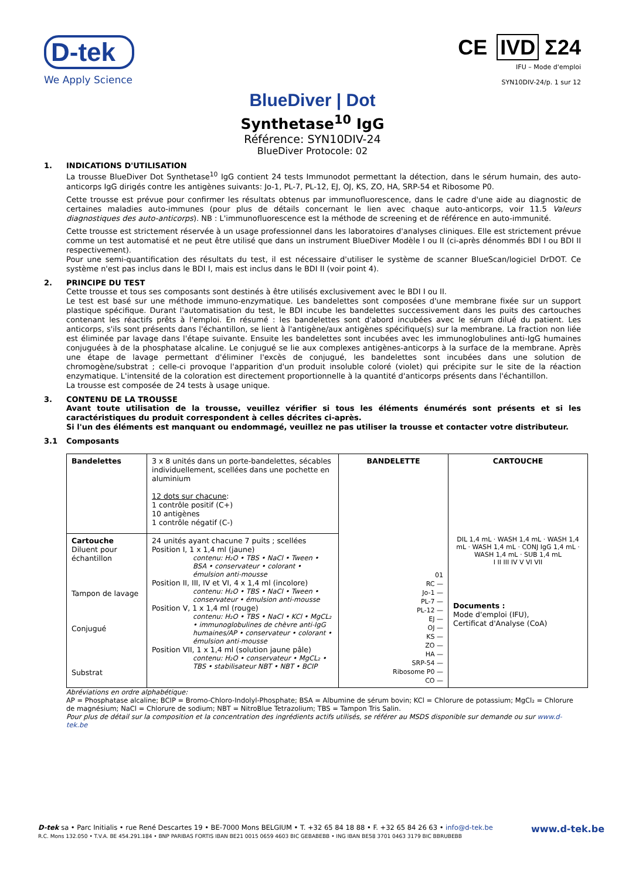D-tek
We Apply Science
CE IVD Σ24
IFU – Mode d'emploi
SYN10DIV-24/p. 1 sur 12
BlueDiver | Dot
Synthetase<sup>10</sup> IgG
Référence: SYN10DIV-24
BlueDiver Protocole: 02
1. INDICATIONS D'UTILISATION
La trousse BlueDiver Dot Synthetase<sup>10</sup> IgG contient 24 tests Immunodot permettant la détection, dans le sérum humain, des auto-anticorps IgG dirigés contre les antigènes suivants: Jo-1, PL-7, PL-12, EJ, OJ, KS, ZO, HA, SRP-54 et Ribosome P0.
Cette trousse est prévue pour confirmer les résultats obtenus par immunofluorescence, dans le cadre d'une aide au diagnostic de certaines maladies auto-immunes (pour plus de détails concernant le lien avec chaque auto-anticorps, voir 11.5 Valeurs diagnostiques des auto-anticorps). NB : L'immunofluorescence est la méthode de screening et de référence en auto-immunité.
Cette trousse est strictement réservée à un usage professionnel dans les laboratoires d'analyses cliniques. Elle est strictement prévue comme un test automatisé et ne peut être utilisé que dans un instrument BlueDiver Modèle I ou II (ci-après dénommés BDI I ou BDI II respectivement).
Pour une semi-quantification des résultats du test, il est nécessaire d'utiliser le système de scanner BlueScan/logiciel DrDOT. Ce système n'est pas inclus dans le BDI I, mais est inclus dans le BDI II (voir point 4).
2. PRINCIPE DU TEST
Cette trousse et tous ses composants sont destinés à être utilisés exclusivement avec le BDI I ou II.
Le test est basé sur une méthode immuno-enzymatique. Les bandelettes sont composées d'une membrane fixée sur un support plastique spécifique. Durant l'automatisation du test, le BDI incube les bandelettes successivement dans les puits des cartouches contenant les réactifs prêts à l'emploi. En résumé : les bandelettes sont d'abord incubées avec le sérum dilué du patient. Les anticorps, s'ils sont présents dans l'échantillon, se lient à l'antigène/aux antigènes spécifique(s) sur la membrane. La fraction non liée est éliminée par lavage dans l'étape suivante. Ensuite les bandelettes sont incubées avec les immunoglobulines anti-IgG humaines conjuguées à de la phosphatase alcaline. Le conjugué se lie aux complexes antigènes-anticorps à la surface de la membrane. Après une étape de lavage permettant d'éliminer l'excès de conjugué, les bandelettes sont incubées dans une solution de chromogène/substrat ; celle-ci provoque l'apparition d'un produit insoluble coloré (violet) qui précipite sur le site de la réaction enzymatique. L'intensité de la coloration est directement proportionnelle à la quantité d'anticorps présents dans l'échantillon.
La trousse est composée de 24 tests à usage unique.
3. CONTENU DE LA TROUSSE
Avant toute utilisation de la trousse, veuillez vérifier si tous les éléments énumérés sont présents et si les caractéristiques du produit correspondent à celles décrites ci-après.
Si l'un des éléments est manquant ou endommagé, veuillez ne pas utiliser la trousse et contacter votre distributeur.
3.1 Composants
| Bandelettes | 3 x 8 unités dans un porte-bandelettes, sécables individuellement, scellées dans une pochette en aluminium 12 dots sur chacune : 1 contrôle positif (C+) 10 antigènes 1 contrôle négatif (C-) | BANDELETTE 01 RC — Jo-1 — PL-7 — PL-12 — EJ — OJ — KS — ZO — HA — SRP-54 — Ribosome P0 — CO — | CARTOUCHE DIL 1,4 mL · WASH 1,4 mL · WASH 1,4 mL · WASH 1,4 mL · CONJ IgG 1,4 mL · WASH 1,4 mL · SUB 1,4 mL I II III IV V VI VII Documents : Mode d'emploi (IFU), Certificat d'Analyse (CoA) |
| Cartouche Diluent pour échantillon Tampon de lavage Conjugué Substrat | 24 unités ayant chacune 7 puits ; scellées Position I, 1 x 1,4 ml (jaune) contenu: H₂O • TBS • NaCl • Tween • BSA • conservateur • colorant • émulsion anti-mousse Position II, III, IV et VI, 4 x 1,4 ml (incolore) contenu: H₂O • TBS • NaCl • Tween • conservateur • émulsion anti-mousse Position V, 1 x 1,4 ml (rouge) contenu: H₂O • TBS • NaCl • KCl • MgCL₂ • immunoglobulines de chèvre anti-IgG humaines/AP • conservateur • colorant • émulsion anti-mousse Position VII, 1 x 1,4 ml (solution jaune pâle) contenu: H₂O • conservateur • MgCL₂ • TBS • stabilisateur NBT • NBT • BCIP | | |
Abréviations en ordre alphabétique:
AP = Phosphatase alcaline; BCIP = Bromo-Chloro-Indolyl-Phosphate; BSA = Albumine de sérum bovin; KCl = Chlorure de potassium; MgCl₂ = Chlorure de magnésium; NaCl = Chlorure de sodium; NBT = NitroBlue Tetrazolium; TBS = Tampon Tris Salin.
Pour plus de détail sur la composition et la concentration des ingrédients actifs utilisés, se référer au MSDS disponible sur demande ou sur www.d-tek.be
D-tek sa • Parc Initialis • rue René Descartes 19 • BE-7000 Mons BELGIUM • T. +32 65 84 18 88 • F. +32 65 84 26 63 • info@d-tek.be
R.C. Mons 132.050 • T.V.A. BE 454.291.184 • BNP PARIBAS FORTIS IBAN BE21 0015 0659 4603 BIC GEBABEBB • ING IBAN BE58 3701 0463 3179 BIC BBRUBEBB
www.d-tek.be